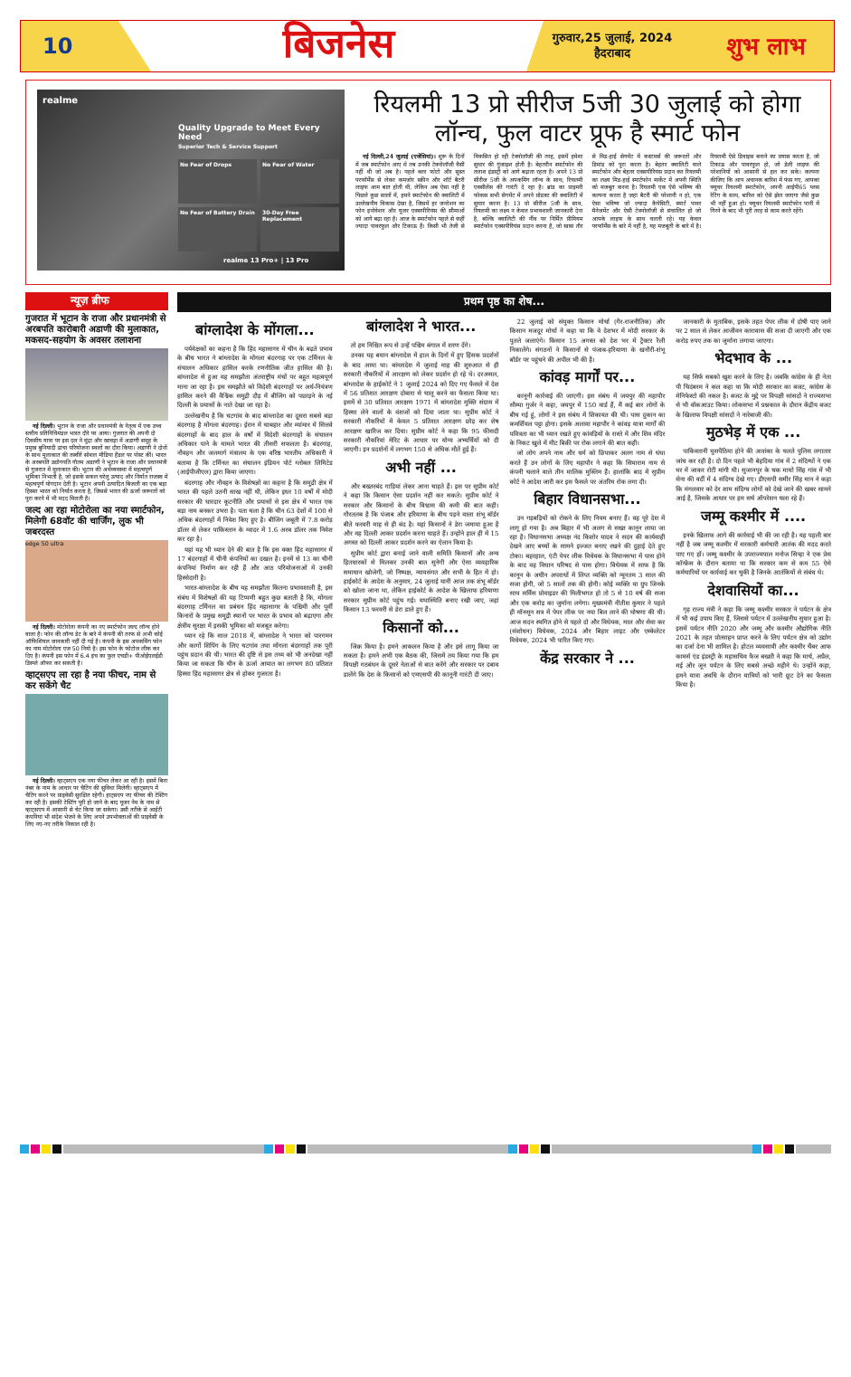10
बिजनेस
गुरुवार,25 जुलाई, 2024
हैदराबाद
शुभ लाभ
realme
Quality Upgrade to Meet Every Need
Superior Tech & Service Support
No Fear of Drops
No Fear of Water
No Fear of Battery Drain
30-Day Free Replacement
realme 13 Pro+ | 13 Pro
रियलमी 13 प्रो सीरीज 5जी 30 जुलाई को होगा लॉन्च, फुल वाटर प्रूफ है स्मार्ट फोन
नई दिल्ली,24 जुलाई (एजेंसियां)। शुरू के दिनों में जब स्मार्टफोन आए थे तब उनकी टेक्नोलॉजी वैसी नहीं थी जो अब है। पहले ब्लर फोटो और सुस्त परफॉर्मेंस से लेकर कमजोर स्क्रीन और शॉर्ट बैटरी लाइफ आम बात होती थी, लेकिन अब ऐसा नहीं है पिछले कुछ सालों में, हमने स्मार्टफोन की क्वालिटी में उल्लेखनीय विकास देखा है, जिसमें हर जनरेशन का फोन इनोवेशन और यूजर एक्सपीरियंस की सीमाओं को आगे बढ़ा रहा है। आज के स्मार्टफोन पहले से कहीं ज्यादा पावरफुल और टिकाऊ हैं। किसी भी तेजी से विकसित हो रही टेक्नोलॉजी की तरह, इसमें हमेशा सुधार की गुंजाइश होती है। बेहतरीन स्मार्टफोन की तलाश इंडस्ट्री को आगे बढ़ाता रहता है। अपने 13 प्रो सीरीज 5जी के अपकमिंग लॉन्च के साथ, रियलमी एक्सीलेंस की गारंटी दे रहा है। ब्रांड का प्राइमरी फोकस सभी सेगमेंट में अपने प्रोडक्ट की क्वालिटी में सुधार करना है। 13 प्रो सीरीज 5जी के साथ, रियलमी का लक्ष्य न केवल प्रभावशाली जानकारी देना है, बल्कि क्वालिटी की नींव पर निर्मित प्रीमियम स्मार्टफोन एक्सपीरियंस प्रदान करना है, जो खास तौर से मिड-हाई सेगमेंट में कस्टमर्स की जरूरतों और डिमांड को पूरा करता है। बेहतर क्वालिटी वाले स्मार्टफोन और बेहतर एक्सपीरियंस प्रदान कर रियलमी का लक्ष्य मिड-हाई स्मार्टफोन मार्केट में अपनी स्थिति को मजबूत करना है। रियलमी एक ऐसे भविष्य की कल्पना करता है जहां बैटरी की परेशानी न हो, एक ऐसा भविष्य जो ज्यादा कैपेसिटी, स्मार्ट पावर मैनेजमेंट और ऐसी टेक्नोलॉजी से संचालित हो जो आपके लाइफ के साथ चलती रहे। यह केवल परफॉर्मेंस के बारे में नहीं है, यह मजबूती के बारे में है। रियलमी ऐसे डिवाइस बनाने का प्रयास करता है, जो टिकाऊ और पावरफुल हो, जो डेली लाइफ की परेशानियों को आसानी से हल कर सके। कल्पना कीजिए कि आप अचानक बारिश में फंस गए, आपका फ्यूचर रियलमी स्मार्टफोन, अपनी आईपी65 प्लस रेटिंग के साथ, बारिश को ऐसे झेल जाएगा जैसे कुछ भी नहीं हुआ हो। फ्यूचर रियलमी स्मार्टफोन पानी में गिरने के बाद भी पूरी तरह से काम करते रहेंगे।
न्यूज़ ब्रीफ
गुजरात में भूटान के राजा और प्रधानमंत्री से अरबपति कारोबारी अडाणी की मुलाकात, मकसद-सहयोग के अवसर तलाशना
नई दिल्ली। भूटान के राजा और प्रधानमंत्री के नेतृत्व में एक उच्च स्तरीय प्रतिनिधिमंडल भारत दौरे पर आया। गुजरात की अपनी दो दिवसीय यात्रा पर इस दल ने मुंद्रा और खावड़ा में अडाणी समूह के प्रमुख बुनियादी ढांचा परियोजना स्थलों का दौरा किया। अडाणी ने दोनों के साथ मुलाकात की तस्वीरें सोशल मीडिया हैंडल पर पोस्ट कीं। भारत के अरबपति उद्योगपति गौतम अडाणी ने भूटान के राजा और प्रधानमंत्री से गुजरात में मुलाकात की। भूटान की अर्थव्यवस्था में महत्वपूर्ण भूमिका निभाती है, जो इसके सकल घरेलू उत्पाद और निर्यात राजस्व में महत्वपूर्ण योगदान देती है। भूटान अपनी उत्पादित बिजली का एक बड़ा हिस्सा भारत को निर्यात करता है, जिससे भारत की ऊर्जा जरूरतों को पूरा करने में भी मदद मिलती है।
जल्द आ रहा मोटोरोला का नया स्मार्टफोन, मिलेगी 68वॉट की चार्जिंग, लुक भी जबरदस्त
edge 50 ultra
नई दिल्ली। मोटोरोला कंपनी का नए स्मार्टफोन जल्द लॉन्च होने वाला है। फोन की लॉन्च डेट के बारे में कंपनी की तरफ से अभी कोई ऑफिशियल जानकारी नहीं दी गई है। कंपनी के इस अपकमिंग फोन का नाम मोटोरोला एज 50 नियो है। इस फोन के फोटोज लीक कर दिए है। कंपनी इस फोन में 6.4 इंच का फुल एचडी+ पीओईएलईडी डिस्प्ले ऑफर कर सकती है।
व्हाट्सएप ला रहा है नया फीचर, नाम से कर सकेंगे चैट
नई दिल्ली। व्हाट्सएप एक नया फीचर लेकर आ रही है। इसमें बिना नंबर के नाम के आधार पर चैटिंग की सुविधा मिलेगी। व्हाट्सएप में चैटिंग करने पर प्राइवेसी सुरक्षित रहेगी। हाट्सएप नए फीचर की टेस्टिंग कर रही है। इसकी टेस्टिंग पूरी हो जाने के बाद यूजर नेम के नाम से व्हाट्सएप में आसानी से चेट किया जा सकेगा। उसी तरीके से आईटी कंपनियां भी संदेश भेजने के लिए अपने उपभोक्ताओं की प्राइवेसी के लिए नए-नए तरीके निकाल रही है।
प्रथम पृष्ठ का शेष...
बांग्लादेश के मोंगला...
पर्यवेक्षकों का कहना है कि हिंद महासागर में चीन के बढ़ते प्रभाव के बीच भारत ने बांग्लादेश के मोंगला बंदरगाह पर एक टर्मिनल के संचालन अधिकार हासिल करके रणनीतिक जीत हासिल की है। बांग्लादेश से हुआ यह समझौता अंतराष्ट्रीय मंचों पर बहुत महत्वपूर्ण माना जा रहा है। इस समझौते को विदेशी बंदरगाहों पर अर्ध-नियंत्रण हासिल करने की वैश्विक समुद्री दौड़ में बीजिंग को पछाड़ने के नई दिल्ली के प्रयासों के नाते देखा जा रहा है।
उल्लेखनीय है कि चटगांव के बाद बांग्लादेश का दूसरा सबसे बड़ा बंदरगाह है मोंगला बंदरगाह। ईरान में चाबहार और म्यांमार में सित्तवे बंदरगाहों के बाद हाल के वर्षों में विदेशी बंदरगाहों के संचालन अधिकार पाने के मामले भारत की तीसरी सफलता है। बंदरगाह, नौवहन और जलमार्ग मंत्रालय के एक वरिष्ठ भारतीय अधिकारी ने बताया है कि टर्मिनल का संचालन इंडियन पोर्ट ग्लोबल लिमिटेड (आईपीजीएल) द्वारा किया जाएगा।
बंदरगाह और नौवहन के विशेषज्ञों का कहना है कि समुद्री क्षेत्र में भारत की पहले उतनी साख नहीं थी, लेकिन इधर 10 वर्षों में मोदी सरकार की धारदार कूटनीति और प्रयासों से इस क्षेत्र में भारत एक बड़ा नाम बनकर उभरा है। पता चला है कि चीन 63 देशों में 100 से अधिक बंदरगाहों में निवेश किए हुए है। बीजिंग जबूती में 7.8 करोड़ डॉलर से लेकर पाकिस्तान के ग्वादर में 1.6 अरब डॉलर तक निवेश कर रहा है।
यहां यह भी ध्यान देने की बात है कि इस वक्त हिंद महासागर में 17 बंदरगाहों में चीनी कंपनियों का दखल है। इनमें से 13 का चीनी कंपनियां निर्माण कर रही हैं और आठ परियोजनाओं में उनकी हिस्सेदारी है।
भारत-बांग्लादेश के बीच यह समझौता कितना प्रभावशाली है, इस संबंध में विशेषज्ञों की यह टिप्पणी बहुत कुछ बताती है कि, मोंगला बंदरगाह टर्मिनल का प्रबंधन हिंद महासागर के पश्चिमी और पूर्वी किनारों के प्रमुख समुद्री स्थानों पर भारत के प्रभाव को बढ़ाएगा और क्षेत्रीय सुरक्षा में इसकी भूमिका को मजबूत करेगा।
ध्यान रहे कि साल 2018 में, बांग्लादेश ने भारत को पारगमन और कार्गो शिपिंग के लिए चटगांव तथा मोंगला बंदरगाहों तक पूरी पहुंच प्रदान की थी। भारत की दृष्टि से इस तथ्य को भी अनदेखा नहीं किया जा सकता कि चीन के ऊर्जा आयात का लगभग 80 प्रतिशत हिस्सा हिंद महासागर क्षेत्र से होकर गुजरता है।
बांग्लादेश ने भारत...
तो हम निश्चित रूप से उन्हें पश्चिम बंगाल में शरण देंगे।
उनका यह बयान बांग्लादेश में हाल के दिनों में हुए हिंसक प्रदर्शनों के बाद आया था। बांग्लादेश में जुलाई माह की शुरुआत से ही सरकारी नौकरियों में आरक्षण को लेकर प्रदर्शन हो रहे थे। दरअसल, बांग्लादेश के हाईकोर्ट ने 1 जुलाई 2024 को दिए गए फैसले में देश में 56 प्रतिशत आरक्षण दोबारा से चालू करने का फैसला किया था। इसमें से 30 प्रतिशत आरक्षण 1971 में बांग्लादेश मुक्ति संग्राम में हिस्सा लेने वालों के वंशजों को दिया जाता था। सुप्रीम कोर्ट ने सरकारी नौकरियों में केवल 5 प्रतिशत आरक्षण छोड़ कर शेष आरक्षण खारिज कर दिया। सुप्रीम कोर्ट ने कहा कि 95 फीसदी सरकारी नौकरियां मेरिट के आधार पर योग्य अभ्यर्थियों को दी जाएगी। इन प्रदर्शनों में लगभग 150 से अधिक मौतें हुई हैं।
अभी नहीं ...
और बख्तरबंद गाड़ियां लेकर आना चाहते हैं। इस पर सुप्रीम कोर्ट ने कहा कि किसान ऐसा प्रदर्शन नहीं कर सकते। सुप्रीम कोर्ट ने सरकार और किसानों के बीच विश्वास की कमी की बात कही। गौरतलब है कि पंजाब और हरियाणा के बीच पड़ने वाला शंभू बॉर्डर बीते फरवरी माह से ही बंद है। यहां किसानों ने डेरा जमाया हुआ है और वह दिल्ली आकर प्रदर्शन करना चाहते हैं। उन्होंने हाल ही में 15 अगस्त को दिल्ली आकर प्रदर्शन करने का ऐलान किया है।
सुप्रीम कोर्ट द्वारा बनाई जाने वाली समिति किसानों और अन्य हितधारकों से मिलकर उनकी बात सुनेगी और ऐसा व्यवहारिक समाधान खोजेगी, जो निष्पक्ष, न्यायसंगत और सभी के हित में हो। हाईकोर्ट के आदेश के अनुसार, 24 जुलाई यानी आज तक शंभू बॉर्डर को खोला जाना था, लेकिन हाईकोर्ट के आदेश के खिलाफ हरियाणा सरकार सुप्रीम कोर्ट पहुंच गई। यथास्थिति बनाए रखी जाए, जहां किसान 13 फरवरी से डेरा डाले हुए हैं।
किसानों को...
जिक्र किया है। हमने आकलन किया है और इसे लागू किया जा सकता है। हमने अभी एक बैठक की, जिसमें तय किया गया कि हम विपक्षी गठबंधन के दूसरे नेताओं से बात करेंगे और सरकार पर दबाव डालेंगे कि देश के किसानों को एमएसपी की कानूनी गारंटी दी जाए।
22 जुलाई को संयुक्त किसान मोर्चा (गैर-राजनीतिक) और किसान मजदूर मोर्चा ने कहा था कि वे देशभर में मोदी सरकार के पुतले जलाएंगे। किसान 15 अगस्त को देश भर में ट्रैक्टर रैली निकालेंगे। संगठनों ने किसानों से पंजाब-हरियाणा के खनौरी-शंभू बॉर्डर पर पहुंचने की अपील भी की है।
कांवड़ मार्गों पर...
कानूनी कार्रवाई की जाएगी। इस संबंध में जयपुर की महापौर सौम्या गुर्जर ने कहा, जयपुर में 150 वार्ड हैं, मैं कई बार लोगों के बीच गई हूं, लोगों ने इस संबंध में शिकायत की थी। पास दुकान का कमर्शियल पट्टा होगा। इसके अलावा महापौर ने कांवड़ यात्रा मार्गों की पवित्रता का भी ध्यान रखते हुए कांवड़ियों के रास्ते में और शिव मंदिर के निकट खुले में मीट बिक्री पर रोक लगाने की बात कही।
जो लोग अपने नाम और धर्म को छिपाकर अलग नाम से धंधा करते हैं उन लोगों के लिए महापौर ने कहा कि सियाराम नाम से कंपनी चलाने वाले तीन मालिक मुस्लिम हैं। हालांकि बाद में सुप्रीम कोर्ट ने आदेश जारी कर इस फैसले पर अंतरिम रोक लगा दी।
बिहार विधानसभा...
उन गड़बड़ियों को रोकने के लिए नियम बनाए हैं। वह पूरे देश में लागू हो गया है। अब बिहार में भी अलग से सख्त कानून लाया जा रहा है। विधानसभा अध्यक्ष नंद किशोर यादव ने सदन की कार्यवाही देखने आए बच्चों के सामने इज्जत बनाए रखने की दुहाई देते हुए टोका। बहरहाल, एंटी पेपर लीक विधेयक के विधानसभा में पास होने के बाद वह विधान परिषद से पास होगा। विधेयक में साफ है कि कानून के अधीन अपराधों में लिप्त व्यक्ति को न्यूनतम 3 साल की सजा होगी, जो 5 सालों तक की होगी। कोई व्यक्ति या ग्रुप जिनके साथ सर्विस प्रोवाइडर की मिलीभगत हो तो 5 से 10 वर्ष की सजा और एक करोड़ का जुर्माना लगेगा। मुख्यमंत्री नीतीश कुमार ने पहले ही मॉनसून सत्र में पेपर लीक पर नया बिल लाने की घोषणा की थी। आज सदन स्थगित होने से पहले दो और विधेयक, माल और सेवा कर (संशोधन) विधेयक, 2024 और बिहार लाइट और एस्केलेटर विधेयक, 2024 भी पारित किए गए।
केंद्र सरकार ने ...
जानकारी के मुताबिक, इसके तहत पेपर लीक में दोषी पाए जाने पर 2 साल से लेकर आजीवन कारावास की सजा दी जाएगी और एक करोड़ रुपए तक का जुर्माना लगाया जाएगा।
भेदभाव के ...
यह सिर्फ सबको खुश करने के लिए है। जबकि कांग्रेस के ही नेता पी चिदंबरम ने कल कहा था कि मोदी सरकार का बजट, कांग्रेस के मेनिफेस्टो की नकल है। बजट के मुद्दे पर विपक्षी सांसदों ने राज्यसभा से भी वॉकआउट किया। लोकसभा में प्रश्नकाल के दौरान केंद्रीय बजट के खिलाफ विपक्षी सांसदों ने नारेबाजी की।
मुठभेड़ में एक ...
पाकिस्तानी घुसपैठिया होने की आशंका के चलते पुलिस लगातार जांच कर रही है। दो दिन पहले भी बेहदिया गांव में 2 संदिग्धों ने एक घर में जाकर रोटी मांगी थी। सुजानपुर के चक माधो सिंह गांव में भी सेना की वर्दी में 4 संदिग्ध देखे गए। डीएसपी समीर सिंह मान ने कहा कि मंगलवार को देर शाम संदिग्ध लोगों को देखे जाने की खबर सामने आई है, जिसके आधार पर हम सर्च ऑपरेशन चला रहे हैं।
जम्मू कश्मीर में ....
इनके खिलाफ आगे की कार्रवाई भी की जा रही है। यह पहली बार नहीं है जब जम्मू कश्मीर में सरकारी कर्मचारी आतंक की मदद करते पाए गए हों। जम्मू कश्मीर के उपराज्यपाल मनोज सिन्हा ने एक प्रेस कॉन्फ्रेंस के दौरान बताया था कि सरकार कम से कम 55 ऐसे कर्मचारियों पर कार्रवाई कर चुकी है जिनके आतंकियों से संबंध थे।
देशवासियों का...
गृह राज्य मंत्री ने कहा कि जम्मू कश्मीर सरकार ने पर्यटन के क्षेत्र में भी कई उपाय किए हैं, जिससे पर्यटन में उल्लेखनीय सुधार हुआ है। इसमें पर्यटन नीति 2020 और जम्मू और कश्मीर औद्योगिक नीति 2021 के तहत प्रोत्साहन प्राप्त करने के लिए पर्यटन क्षेत्र को उद्योग का दर्जा देना भी शामिल है। होटल व्यवसायी और कश्मीर चैंबर आफ कामर्स एंड इंडस्ट्री के महासचिव फैज बख्शी ने कहा कि मार्च, अप्रैल, मई और जून पर्यटन के लिए सबसे अच्छे महीने थे। उन्होंने कहा, हमने यात्रा अवधि के दौरान यात्रियों को भारी छूट देने का फैसला किया है।